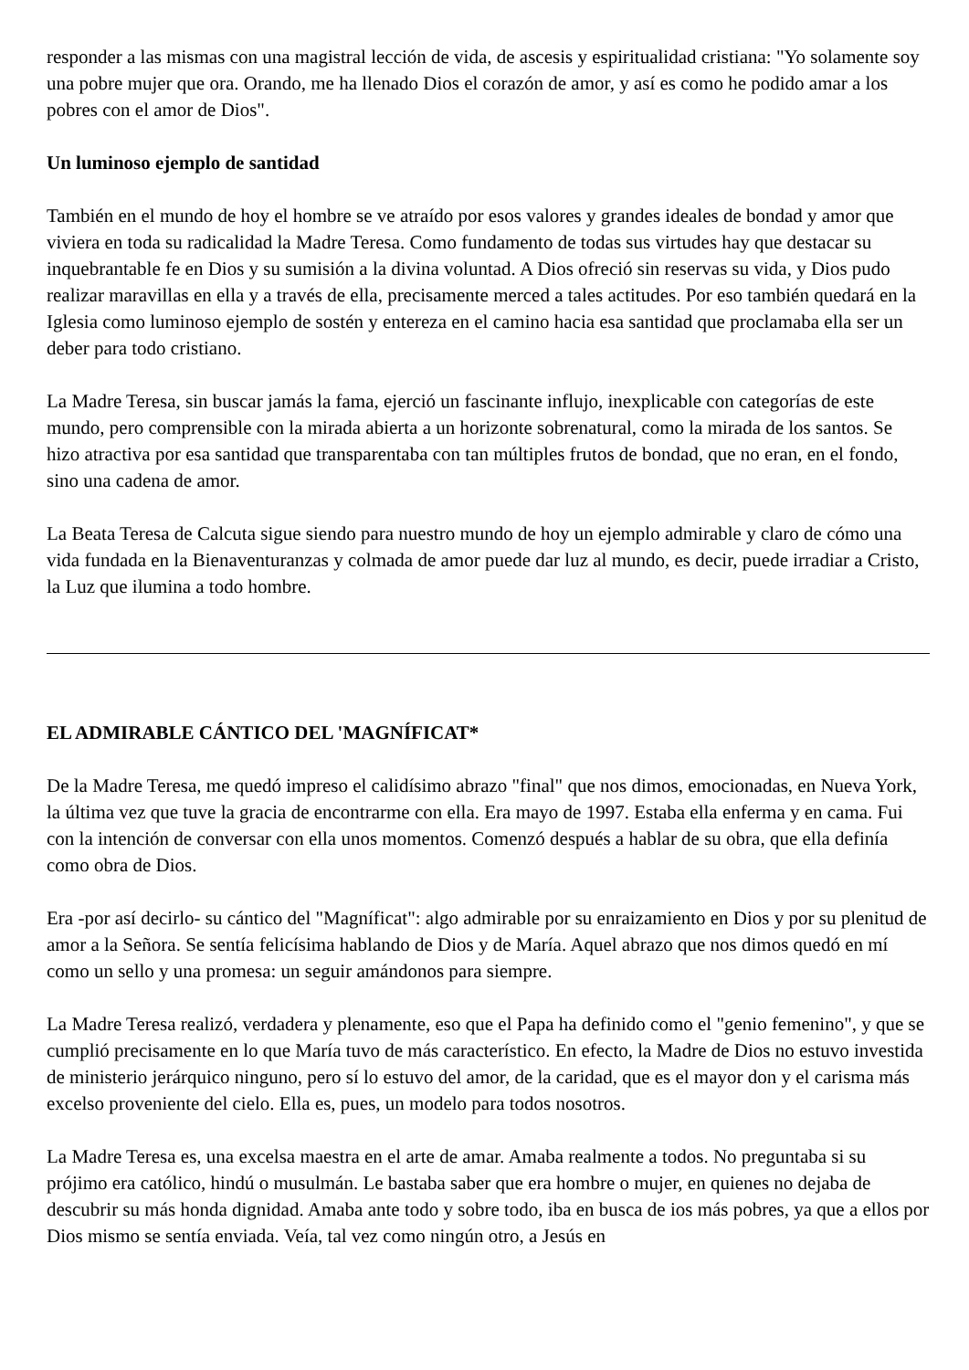responder a las mismas con una magistral lección de vida, de ascesis y espiritualidad cristiana: "Yo solamente soy una pobre mujer que ora. Orando, me ha llenado Dios el corazón de amor, y así es como he podido amar a los pobres con el amor de Dios".
Un luminoso ejemplo de santidad
También en el mundo de hoy el hombre se ve atraído por esos valores y grandes ideales de bondad y amor que viviera en toda su radicalidad la Madre Teresa. Como fundamento de todas sus virtudes hay que destacar su inquebrantable fe en Dios y su sumisión a la divina voluntad. A Dios ofreció sin reservas su vida, y Dios pudo realizar maravillas en ella y a través de ella, precisamente merced a tales actitudes. Por eso también quedará en la Iglesia como luminoso ejemplo de sostén y entereza en el camino hacia esa santidad que proclamaba ella ser un deber para todo cristiano.
La Madre Teresa, sin buscar jamás la fama, ejerció un fascinante influjo, inexplicable con categorías de este mundo, pero comprensible con la mirada abierta a un horizonte sobrenatural, como la mirada de los santos. Se hizo atractiva por esa santidad que transparentaba con tan múltiples frutos de bondad, que no eran, en el fondo, sino una cadena de amor.
La Beata Teresa de Calcuta sigue siendo para nuestro mundo de hoy un ejemplo admirable y claro de cómo una vida fundada en la Bienaventuranzas y colmada de amor puede dar luz al mundo, es decir, puede irradiar a Cristo, la Luz que ilumina a todo hombre.
EL ADMIRABLE CÁNTICO DEL 'MAGNÍFICAT*
De la Madre Teresa, me quedó impreso el calidísimo abrazo "final" que nos dimos, emocionadas, en Nueva York, la última vez que tuve la gracia de encontrarme con ella. Era mayo de 1997. Estaba ella enferma y en cama. Fui con la intención de conversar con ella unos momentos. Comenzó después a hablar de su obra, que ella definía como obra de Dios.
Era -por así decirlo- su cántico del "Magníficat": algo admirable por su enraizamiento en Dios y por su plenitud de amor a la Señora. Se sentía felicísima hablando de Dios y de María. Aquel abrazo que nos dimos quedó en mí como un sello y una promesa: un seguir amándonos para siempre.
La Madre Teresa realizó, verdadera y plenamente, eso que el Papa ha definido como el "genio femenino", y que se cumplió precisamente en lo que María tuvo de más característico. En efecto, la Madre de Dios no estuvo investida de ministerio jerárquico ninguno, pero sí lo estuvo del amor, de la caridad, que es el mayor don y el carisma más excelso proveniente del cielo. Ella es, pues, un modelo para todos nosotros.
La Madre Teresa es, una excelsa maestra en el arte de amar. Amaba realmente a todos. No preguntaba si su prójimo era católico, hindú o musulmán. Le bastaba saber que era hombre o mujer, en quienes no dejaba de descubrir su más honda dignidad. Amaba ante todo y sobre todo, iba en busca de ios más pobres, ya que a ellos por Dios mismo se sentía enviada. Veía, tal vez como ningún otro, a Jesús en